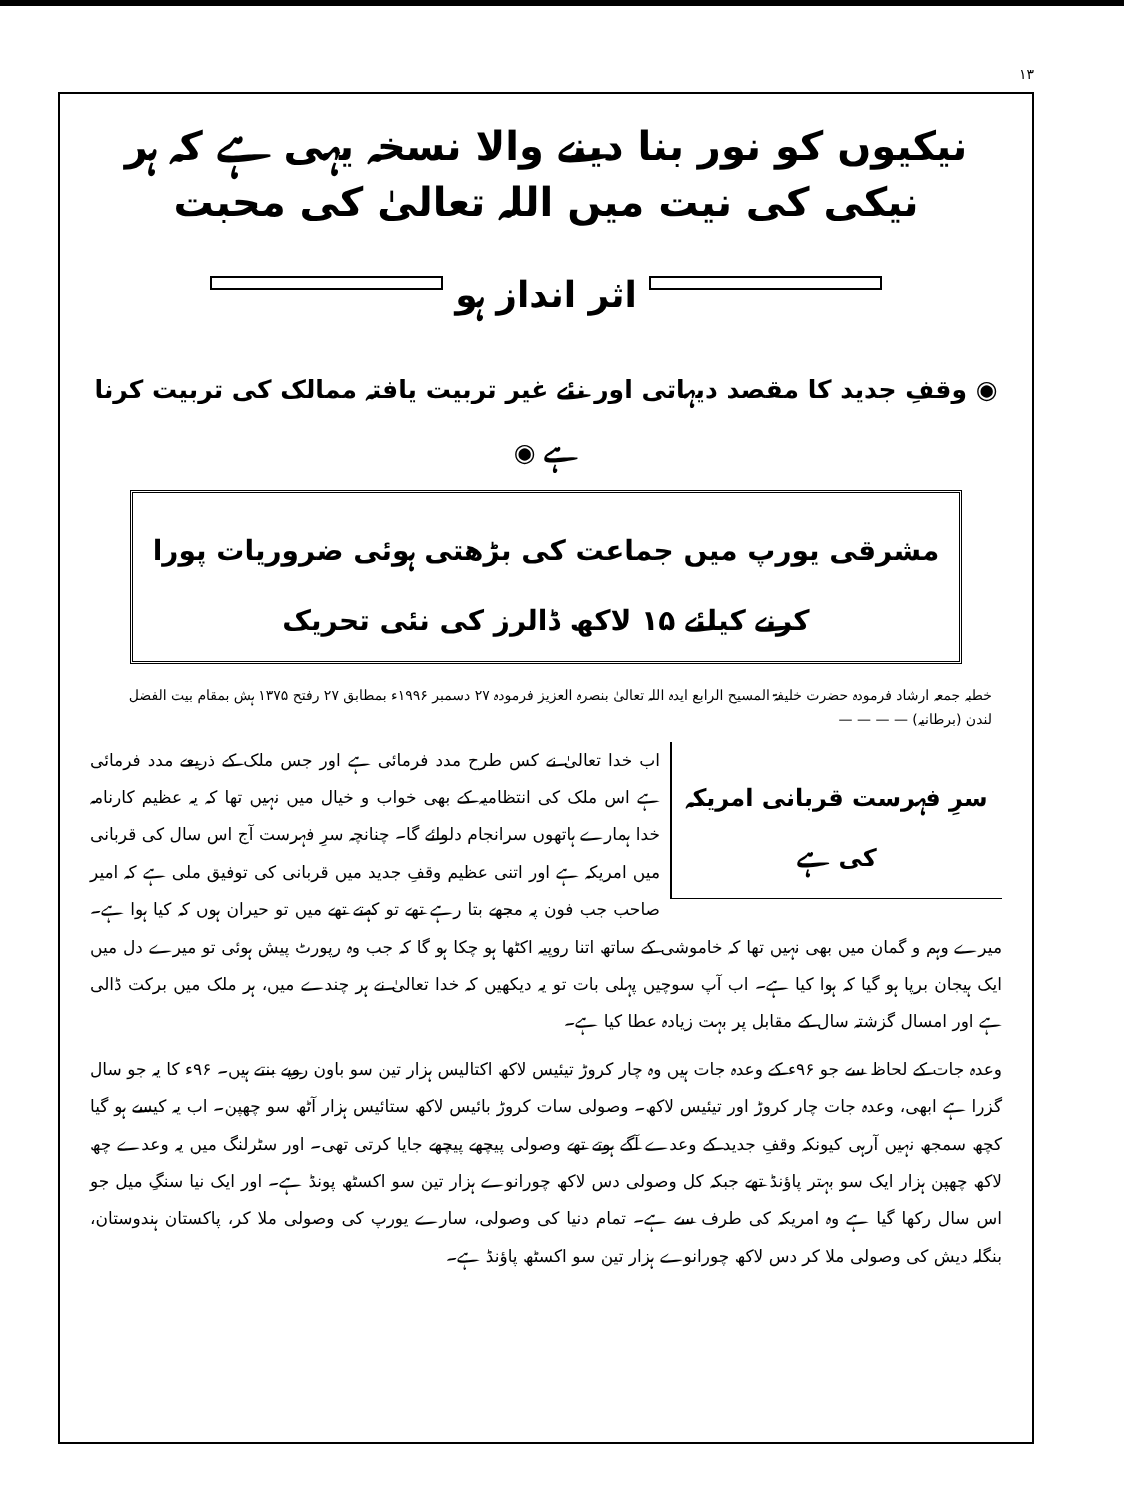۱۳
نیکیوں کو نور بنا دینے والا نسخہ یہی ہے کہ ہر نیکی کی نیت میں اللہ تعالیٰ کی محبت
اثر انداز ہو
◉ وقفِ جدید کا مقصد دیہاتی اور نئے غیر تربیت یافتہ ممالک کی تربیت کرنا ہے ◉
مشرقی یورپ میں جماعت کی بڑھتی ہوئی ضروریات پورا کرنے کیلئے ۱۵ لاکھ ڈالرز کی نئی تحریک
خطبہ جمعہ ارشاد فرمودہ حضرت خلیفۃ المسیح الرابع ایدہ اللہ تعالیٰ بنصرہ العزیز فرمودہ ۲۷ دسمبر ۱۹۹۶ء بمطابق ۲۷ رفتح ۱۳۷۵ ہش بمقام بیت الفضل لندن (برطانیہ) — — — —
سرِ فہرست قربانی امریکہ کی ہے
اب خدا تعالیٰ نے کس طرح مدد فرمائی ہے اور جس ملک کے ذریعے مدد فرمائی ہے اس ملک کی انتظامیہ کے بھی خواب و خیال میں نہیں تھا کہ یہ عظیم کارنامہ خدا ہمارے ہاتھوں سرانجام دلوائے گا۔ چنانچہ سرِ فہرست آج اس سال کی قربانی میں امریکہ ہے اور اتنی عظیم وقفِ جدید میں قربانی کی توفیق ملی ہے کہ امیر صاحب جب فون پہ مجھے بتا رہے تھے تو کہتے تھے میں تو حیران ہوں کہ کیا ہوا ہے۔ میرے وہم و گمان میں بھی نہیں تھا کہ خاموشی کے ساتھ اتنا روپیہ اکٹھا ہو چکا ہو گا کہ جب وہ رپورٹ پیش ہوئی تو میرے دل میں ایک ہیجان برپا ہو گیا کہ ہوا کیا ہے۔ اب آپ سوچیں پہلی بات تو یہ دیکھیں کہ خدا تعالیٰ نے ہر چندے میں، ہر ملک میں برکت ڈالی ہے اور امسال گزشتہ سال کے مقابل پر بہت زیادہ عطا کیا ہے۔
وعدہ جات کے لحاظ سے جو ۹۶ء کے وعدہ جات ہیں وہ چار کروڑ تیئیس لاکھ اکتالیس ہزار تین سو باون روپے بنتے ہیں۔ ۹۶ء کا یہ جو سال گزرا ہے ابھی، وعدہ جات چار کروڑ اور تیئیس لاکھ۔ وصولی سات کروڑ بائیس لاکھ ستائیس ہزار آٹھ سو چھپن۔ اب یہ کیسے ہو گیا کچھ سمجھ نہیں آرہی کیونکہ وقفِ جدید کے وعدے آگے ہوتے تھے وصولی پیچھے پیچھے جایا کرتی تھی۔ اور سٹرلنگ میں یہ وعدے چھ لاکھ چھپن ہزار ایک سو بہتر پاؤنڈ تھے جبکہ کل وصولی دس لاکھ چورانوے ہزار تین سو اکسٹھ پونڈ ہے۔ اور ایک نیا سنگِ میل جو اس سال رکھا گیا ہے وہ امریکہ کی طرف سے ہے۔ تمام دنیا کی وصولی، سارے یورپ کی وصولی ملا کر، پاکستان ہندوستان، بنگلہ دیش کی وصولی ملا کر دس لاکھ چورانوے ہزار تین سو اکسٹھ پاؤنڈ ہے۔